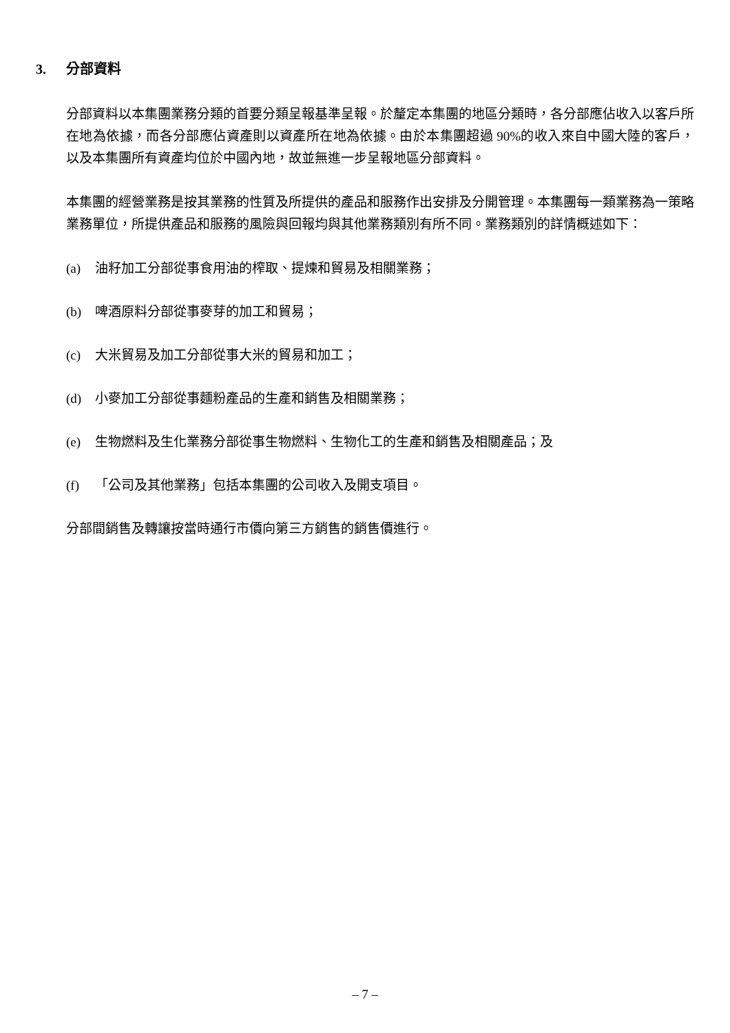3. 分部資料
分部資料以本集團業務分類的首要分類呈報基準呈報。於釐定本集團的地區分類時，各分部應佔收入以客戶所在地為依據，而各分部應佔資產則以資產所在地為依據。由於本集團超過 90%的收入來自中國大陸的客戶，以及本集團所有資產均位於中國內地，故並無進一步呈報地區分部資料。
本集團的經營業務是按其業務的性質及所提供的產品和服務作出安排及分開管理。本集團每一類業務為一策略業務單位，所提供產品和服務的風險與回報均與其他業務類別有所不同。業務類別的詳情概述如下：
(a) 油籽加工分部從事食用油的榨取、提煉和貿易及相關業務；
(b) 啤酒原料分部從事麥芽的加工和貿易；
(c) 大米貿易及加工分部從事大米的貿易和加工；
(d) 小麥加工分部從事麵粉產品的生產和銷售及相關業務；
(e) 生物燃料及生化業務分部從事生物燃料、生物化工的生產和銷售及相關產品；及
(f) 「公司及其他業務」包括本集團的公司收入及開支項目。
分部間銷售及轉讓按當時通行市價向第三方銷售的銷售價進行。
– 7 –